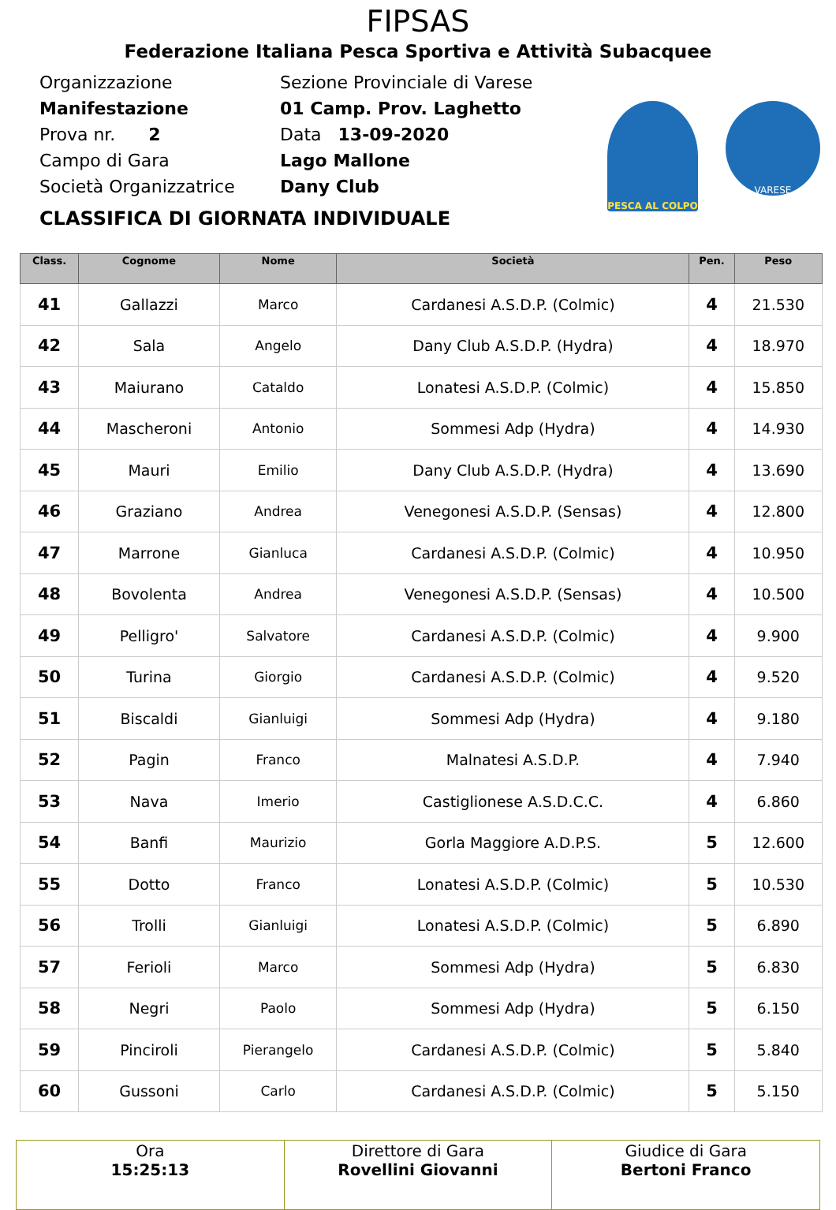FIPSAS
Federazione Italiana Pesca Sportiva e Attività Subacquee
Organizzazione Sezione Provinciale di Varese
Manifestazione 01 Camp. Prov. Laghetto
Prova nr. 2 Data 13-09-2020
Campo di Gara Lago Mallone
Società Organizzatrice Dany Club
PESCA AL COLPO
VARESE
CLASSIFICA DI GIORNATA INDIVIDUALE
| Class. | Cognome | Nome | Società | Pen. | Peso |
| --- | --- | --- | --- | --- | --- |
| 41 | Gallazzi | Marco | Cardanesi A.S.D.P. (Colmic) | 4 | 21.530 |
| 42 | Sala | Angelo | Dany Club A.S.D.P. (Hydra) | 4 | 18.970 |
| 43 | Maiurano | Cataldo | Lonatesi A.S.D.P. (Colmic) | 4 | 15.850 |
| 44 | Mascheroni | Antonio | Sommesi Adp (Hydra) | 4 | 14.930 |
| 45 | Mauri | Emilio | Dany Club A.S.D.P. (Hydra) | 4 | 13.690 |
| 46 | Graziano | Andrea | Venegonesi A.S.D.P. (Sensas) | 4 | 12.800 |
| 47 | Marrone | Gianluca | Cardanesi A.S.D.P. (Colmic) | 4 | 10.950 |
| 48 | Bovolenta | Andrea | Venegonesi A.S.D.P. (Sensas) | 4 | 10.500 |
| 49 | Pelligro' | Salvatore | Cardanesi A.S.D.P. (Colmic) | 4 | 9.900 |
| 50 | Turina | Giorgio | Cardanesi A.S.D.P. (Colmic) | 4 | 9.520 |
| 51 | Biscaldi | Gianluigi | Sommesi Adp (Hydra) | 4 | 9.180 |
| 52 | Pagin | Franco | Malnatesi A.S.D.P. | 4 | 7.940 |
| 53 | Nava | Imerio | Castiglionese A.S.D.C.C. | 4 | 6.860 |
| 54 | Banfi | Maurizio | Gorla Maggiore A.D.P.S. | 5 | 12.600 |
| 55 | Dotto | Franco | Lonatesi A.S.D.P. (Colmic) | 5 | 10.530 |
| 56 | Trolli | Gianluigi | Lonatesi A.S.D.P. (Colmic) | 5 | 6.890 |
| 57 | Ferioli | Marco | Sommesi Adp (Hydra) | 5 | 6.830 |
| 58 | Negri | Paolo | Sommesi Adp (Hydra) | 5 | 6.150 |
| 59 | Pinciroli | Pierangelo | Cardanesi A.S.D.P. (Colmic) | 5 | 5.840 |
| 60 | Gussoni | Carlo | Cardanesi A.S.D.P. (Colmic) | 5 | 5.150 |
| Ora 15:25:13 | Direttore di Gara Rovellini Giovanni | Giudice di Gara Bertoni Franco |